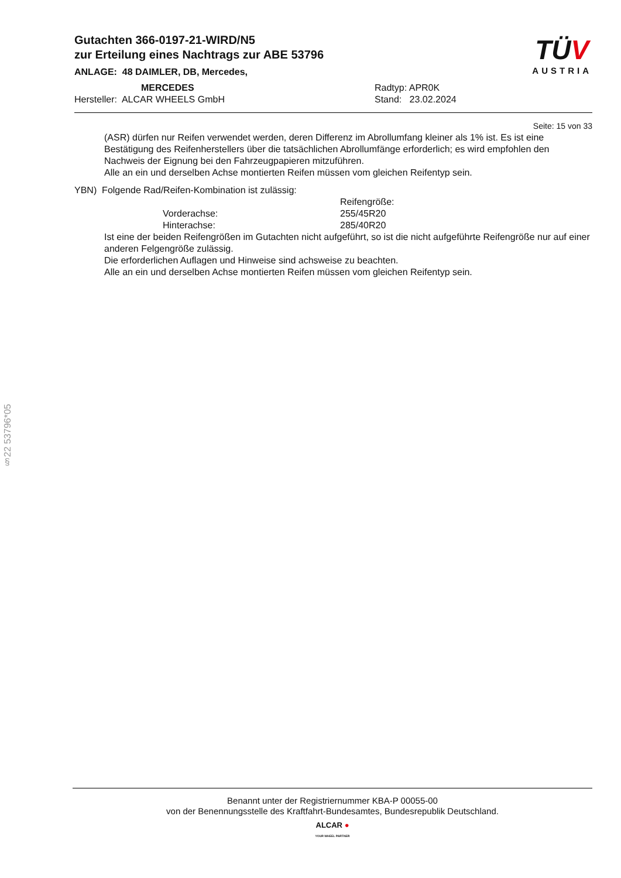Gutachten 366-0197-21-WIRD/N5
zur Erteilung eines Nachtrags zur ABE 53796
ANLAGE: 48 DAIMLER, DB, Mercedes,
MERCEDES Radtyp: APR0K
Hersteller: ALCAR WHEELS GmbH Stand: 23.02.2024
TÜV
AUSTRIA
Seite: 15 von 33
(ASR) dürfen nur Reifen verwendet werden, deren Differenz im Abrollumfang kleiner als 1% ist. Es ist eine Bestätigung des Reifenherstellers über die tatsächlichen Abrollumfänge erforderlich; es wird empfohlen den Nachweis der Eignung bei den Fahrzeugpapieren mitzuführen.
Alle an ein und derselben Achse montierten Reifen müssen vom gleichen Reifentyp sein.
YBN) Folgende Rad/Reifen-Kombination ist zulässig:
Reifengröße:
Vorderachse: 255/45R20
Hinterachse: 285/40R20
Ist eine der beiden Reifengrößen im Gutachten nicht aufgeführt, so ist die nicht aufgeführte Reifengröße nur auf einer anderen Felgengröße zulässig.
Die erforderlichen Auflagen und Hinweise sind achsweise zu beachten.
Alle an ein und derselben Achse montierten Reifen müssen vom gleichen Reifentyp sein.
§22 53796*05
Benannt unter der Registriernummer KBA-P 00055-00
von der Benennungsstelle des Kraftfahrt-Bundesamtes, Bundesrepublik Deutschland.
ALCAR ●
YOUR WHEEL PARTNER